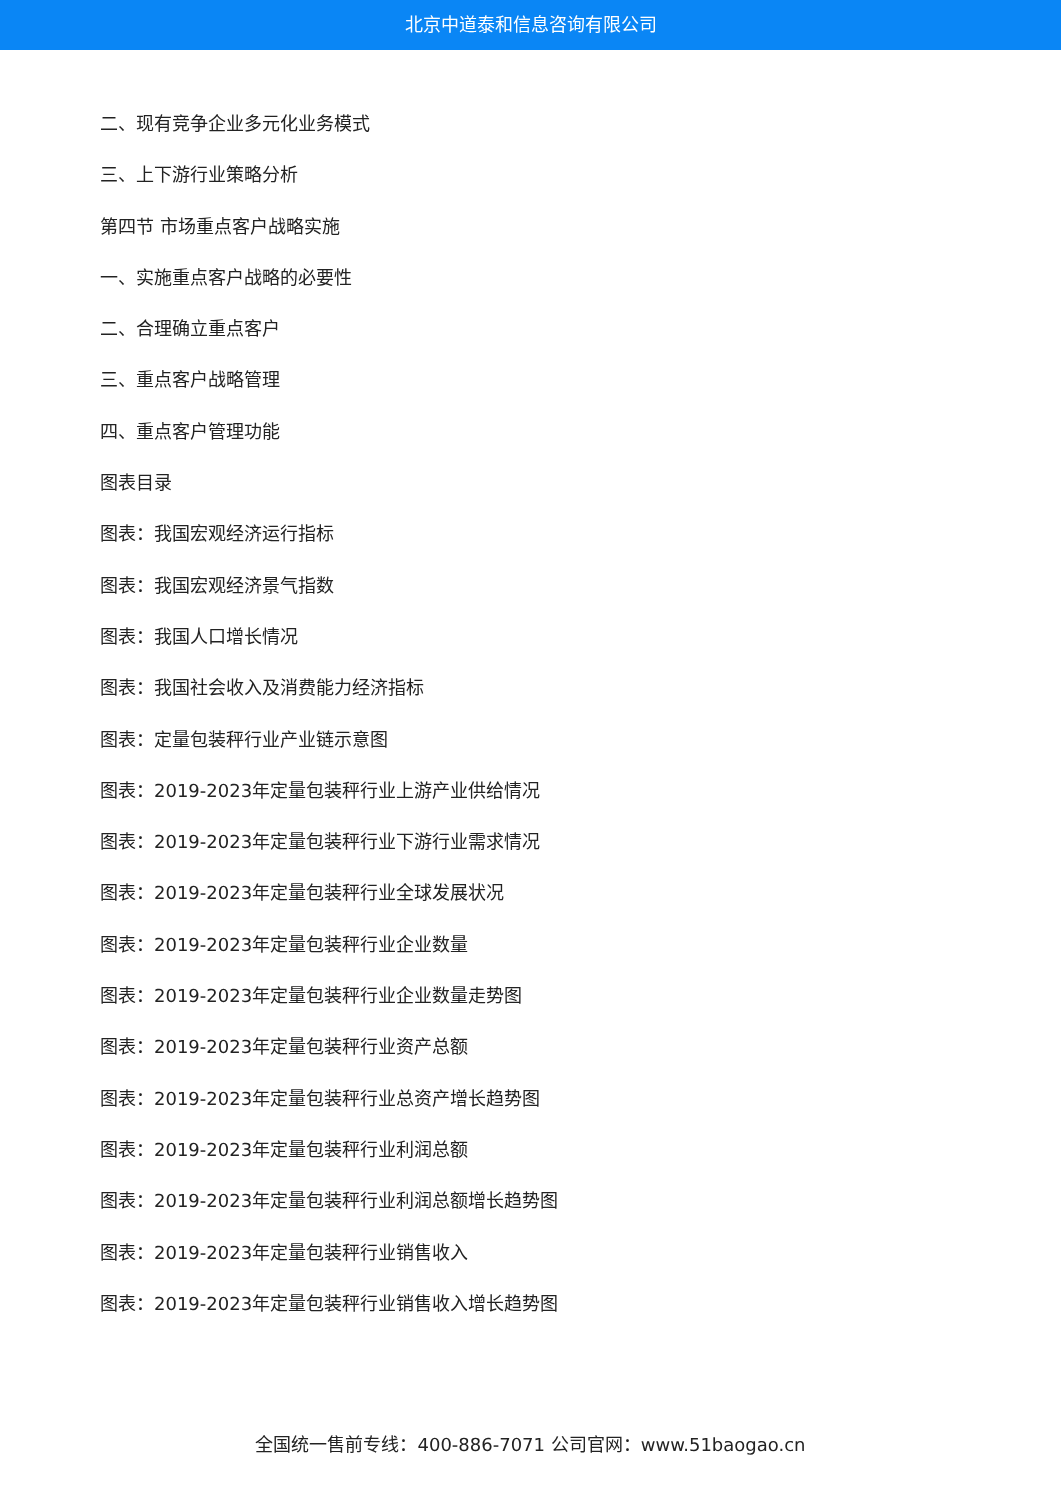北京中道泰和信息咨询有限公司
二、现有竞争企业多元化业务模式
三、上下游行业策略分析
第四节 市场重点客户战略实施
一、实施重点客户战略的必要性
二、合理确立重点客户
三、重点客户战略管理
四、重点客户管理功能
图表目录
图表：我国宏观经济运行指标
图表：我国宏观经济景气指数
图表：我国人口增长情况
图表：我国社会收入及消费能力经济指标
图表：定量包装秤行业产业链示意图
图表：2019-2023年定量包装秤行业上游产业供给情况
图表：2019-2023年定量包装秤行业下游行业需求情况
图表：2019-2023年定量包装秤行业全球发展状况
图表：2019-2023年定量包装秤行业企业数量
图表：2019-2023年定量包装秤行业企业数量走势图
图表：2019-2023年定量包装秤行业资产总额
图表：2019-2023年定量包装秤行业总资产增长趋势图
图表：2019-2023年定量包装秤行业利润总额
图表：2019-2023年定量包装秤行业利润总额增长趋势图
图表：2019-2023年定量包装秤行业销售收入
图表：2019-2023年定量包装秤行业销售收入增长趋势图
全国统一售前专线：400-886-7071 公司官网：www.51baogao.cn